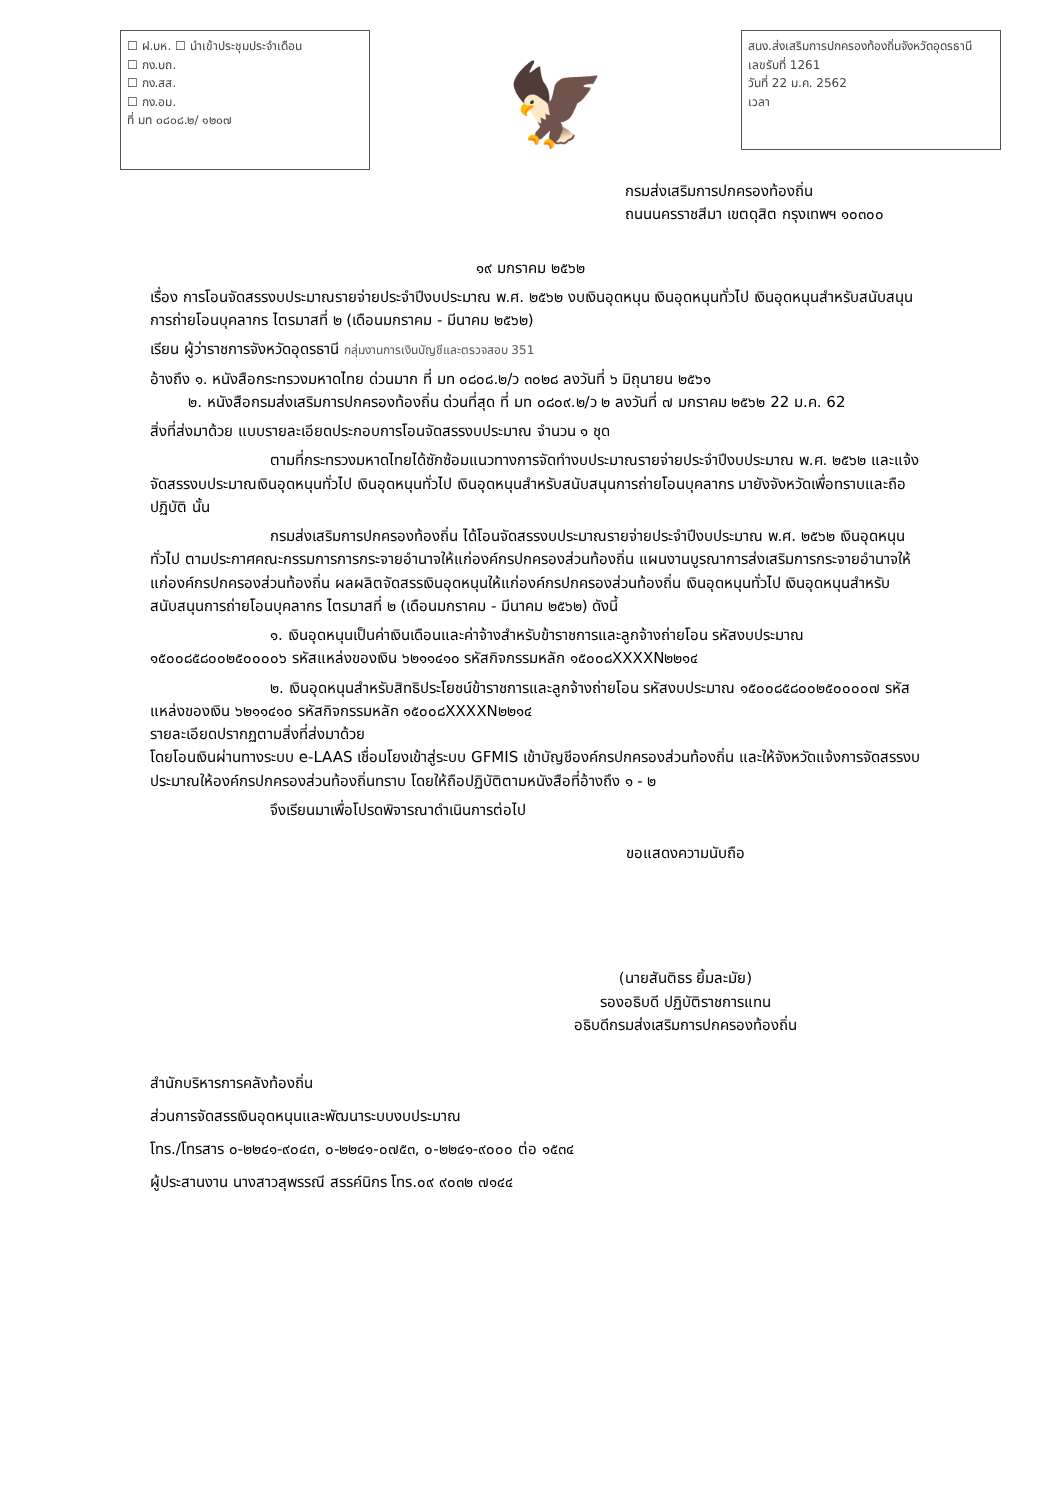☐ ฝ.บห. ☐ นำเข้าประชุมประจำเดือน
☐ กง.บถ.
☐ กง.สส.
☐ กง.อม.
ที่ มท ๐๘๐๘.๒/ ๑๒๐๗
🦅
สนง.ส่งเสริมการปกครองท้องถิ่นจังหวัดอุดรธานี
เลขรับที่ 1261
วันที่ 22 ม.ค. 2562
เวลา
กรมส่งเสริมการปกครองท้องถิ่น
ถนนนครราชสีมา เขตดุสิต กรุงเทพฯ ๑๐๓๐๐
๑๙ มกราคม ๒๕๖๒
เรื่อง การโอนจัดสรรงบประมาณรายจ่ายประจำปีงบประมาณ พ.ศ. ๒๕๖๒ งบเงินอุดหนุน เงินอุดหนุนทั่วไป เงินอุดหนุนสำหรับสนับสนุนการถ่ายโอนบุคลากร ไตรมาสที่ ๒ (เดือนมกราคม - มีนาคม ๒๕๖๒)
เรียน ผู้ว่าราชการจังหวัดอุดรธานี กลุ่มงานการเงินบัญชีและตรวจสอบ 351
อ้างถึง ๑. หนังสือกระทรวงมหาดไทย ด่วนมาก ที่ มท ๐๘๐๘.๒/ว ๓๐๒๘ ลงวันที่ ๖ มิถุนายน ๒๕๖๑
๒. หนังสือกรมส่งเสริมการปกครองท้องถิ่น ด่วนที่สุด ที่ มท ๐๘๐๙.๒/ว ๒ ลงวันที่ ๗ มกราคม ๒๕๖๒ 22 ม.ค. 62
สิ่งที่ส่งมาด้วย แบบรายละเอียดประกอบการโอนจัดสรรงบประมาณ จำนวน ๑ ชุด
ตามที่กระทรวงมหาดไทยได้ซักซ้อมแนวทางการจัดทำงบประมาณรายจ่ายประจำปีงบประมาณ พ.ศ. ๒๕๖๒ และแจ้งจัดสรรงบประมาณเงินอุดหนุนทั่วไป เงินอุดหนุนทั่วไป เงินอุดหนุนสำหรับสนับสนุนการถ่ายโอนบุคลากร มายังจังหวัดเพื่อทราบและถือปฏิบัติ นั้น
กรมส่งเสริมการปกครองท้องถิ่น ได้โอนจัดสรรงบประมาณรายจ่ายประจำปีงบประมาณ พ.ศ. ๒๕๖๒ เงินอุดหนุนทั่วไป ตามประกาศคณะกรรมการการกระจายอำนาจให้แก่องค์กรปกครองส่วนท้องถิ่น แผนงานบูรณาการส่งเสริมการกระจายอำนาจให้แก่องค์กรปกครองส่วนท้องถิ่น ผลผลิตจัดสรรเงินอุดหนุนให้แก่องค์กรปกครองส่วนท้องถิ่น เงินอุดหนุนทั่วไป เงินอุดหนุนสำหรับสนับสนุนการถ่ายโอนบุคลากร ไตรมาสที่ ๒ (เดือนมกราคม - มีนาคม ๒๕๖๒) ดังนี้
๑. เงินอุดหนุนเป็นค่าเงินเดือนและค่าจ้างสำหรับข้าราชการและลูกจ้างถ่ายโอน รหัสงบประมาณ ๑๕๐๐๘๕๘๐๐๒๕๐๐๐๐๖ รหัสแหล่งของเงิน ๖๒๑๑๔๑๐ รหัสกิจกรรมหลัก ๑๕๐๐๘XXXXN๒๒๑๔
๒. เงินอุดหนุนสำหรับสิทธิประโยชน์ข้าราชการและลูกจ้างถ่ายโอน รหัสงบประมาณ ๑๕๐๐๘๕๘๐๐๒๕๐๐๐๐๗ รหัสแหล่งของเงิน ๖๒๑๑๔๑๐ รหัสกิจกรรมหลัก ๑๕๐๐๘XXXXN๒๒๑๔
รายละเอียดปรากฏตามสิ่งที่ส่งมาด้วย
โดยโอนเงินผ่านทางระบบ e-LAAS เชื่อมโยงเข้าสู่ระบบ GFMIS เข้าบัญชีองค์กรปกครองส่วนท้องถิ่น และให้จังหวัดแจ้งการจัดสรรงบประมาณให้องค์กรปกครองส่วนท้องถิ่นทราบ โดยให้ถือปฏิบัติตามหนังสือที่อ้างถึง ๑ - ๒
จึงเรียนมาเพื่อโปรดพิจารณาดำเนินการต่อไป
ขอแสดงความนับถือ
(นายสันติธร ยิ้มละมัย)
รองอธิบดี ปฏิบัติราชการแทน
อธิบดีกรมส่งเสริมการปกครองท้องถิ่น
สำนักบริหารการคลังท้องถิ่น
ส่วนการจัดสรรเงินอุดหนุนและพัฒนาระบบงบประมาณ
โทร./โทรสาร ๐-๒๒๔๑-๙๐๔๓, ๐-๒๒๔๑-๐๗๕๓, ๐-๒๒๔๑-๙๐๐๐ ต่อ ๑๕๓๔
ผู้ประสานงาน นางสาวสุพรรณี สรรค์นิกร โทร.๐๙ ๙๐๓๒ ๗๑๔๔